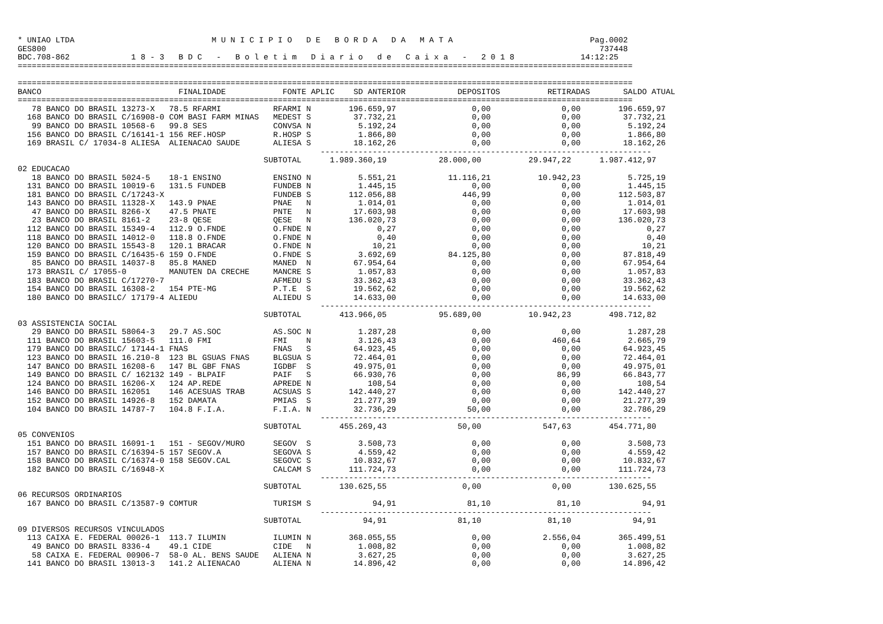* UNIAO LTDA                             M U N I C I P I O   D E   B O R D A   D A   M A T A                             Pag.0002
GES800                                                                                                                     737448
BDC.708-862             1 8 - 3   B D C   -   B o l e t i m   D i a r i o   d e   C a i x a   -   2 0 1 8              14:12:25
==================================================================================================================================

==================================================================================================================================
BANCO                             FINALIDADE            FONTE APLIC    SD ANTERIOR           DEPOSITOS          RETIRADAS       SALDO ATUAL
==================================================================================================================================
   78 BANCO DO BRASIL 13273-X   78.5 RFARMI           RFARMI N        196.659,97                0,00               0,00        196.659,97
  168 BANCO DO BRASIL C/16908-0 COM BASI FARM MINAS   MEDEST S         37.732,21                0,00               0,00         37.732,21
   99 BANCO DO BRASIL 10568-6   99.8 SES              CONVSA N          5.192,24                0,00               0,00          5.192,24
  156 BANCO DO BRASIL C/16141-1 156 REF.HOSP          R.HOSP S          1.866,80                0,00               0,00          1.866,80
  169 BRASIL C/ 17034-8 ALIESA  ALIENACAO SAUDE       ALIESA S         18.162,26                0,00               0,00         18.162,26
                                                                ----------------------------------------------------------------------
                                                    SUBTOTAL      1.989.360,19           28.000,00          29.947,22      1.987.412,97
02 EDUCACAO
   18 BANCO DO BRASIL 5024-5    18-1 ENSINO           ENSINO N          5.551,21           11.116,21          10.942,23          5.725,19
  131 BANCO DO BRASIL 10019-6   131.5 FUNDEB          FUNDEB N          1.445,15                0,00               0,00          1.445,15
  181 BANCO DO BRASIL C/17243-X                       FUNDEB S        112.056,88              446,99               0,00        112.503,87
  143 BANCO DO BRASIL 11328-X   143.9 PNAE            PNAE   N          1.014,01                0,00               0,00          1.014,01
   47 BANCO DO BRASIL 8266-X    47.5 PNATE            PNTE   N         17.603,98                0,00               0,00         17.603,98
   23 BANCO DO BRASIL 8161-2    23-8 QESE             QESE   N        136.020,73                0,00               0,00        136.020,73
  112 BANCO DO BRASIL 15349-4   112.9 O.FNDE          O.FNDE N              0,27                0,00               0,00              0,27
  118 BANCO DO BRASIL 14012-0   118.8 O.FNDE          O.FNDE N              0,40                0,00               0,00              0,40
  120 BANCO DO BRASIL 15543-8   120.1 BRACAR          O.FNDE N             10,21                0,00               0,00             10,21
  159 BANCO DO BRASIL C/16435-6 159 O.FNDE            O.FNDE S          3.692,69           84.125,80               0,00         87.818,49
   85 BANCO DO BRASIL 14037-8   85.8 MANED            MANED  N         67.954,64                0,00               0,00         67.954,64
  173 BRASIL C/ 17055-0         MANUTEN DA CRECHE     MANCRE S          1.057,83                0,00               0,00          1.057,83
  183 BANCO DO BRASIL C/17270-7                       AFMEDU S         33.362,43                0,00               0,00         33.362,43
  154 BANCO DO BRASIL 16308-2   154 PTE-MG            P.T.E  S         19.562,62                0,00               0,00         19.562,62
  180 BANCO DO BRASILC/ 17179-4 ALIEDU                ALIEDU S         14.633,00                0,00               0,00         14.633,00
                                                                ----------------------------------------------------------------------
                                                    SUBTOTAL        413.966,05           95.689,00          10.942,23        498.712,82
03 ASSISTENCIA SOCIAL
   29 BANCO DO BRASIL 58064-3   29.7 AS.SOC           AS.SOC N          1.287,28                0,00               0,00          1.287,28
  111 BANCO DO BRASIL 15603-5   111.0 FMI             FMI    N          3.126,43                0,00             460,64          2.665,79
  179 BANCO DO BRASILC/ 17144-1 FNAS                  FNAS   S         64.923,45                0,00               0,00         64.923,45
  123 BANCO DO BRASIL 16.210-8  123 BL GSUAS FNAS     BLGSUA S         72.464,01                0,00               0,00         72.464,01
  147 BANCO DO BRASIL 16208-6   147 BL GBF FNAS       IGDBF  S         49.975,01                0,00               0,00         49.975,01
  149 BANCO DO BRASIL C/ 162132 149 - BLPAIF          PAIF   S         66.930,76                0,00              86,99         66.843,77
  124 BANCO DO BRASIL 16206-X   124 AP.REDE           APREDE N            108,54                0,00               0,00            108,54
  146 BANCO DO BRASIL 162051    146 ACESUAS TRAB      ACSUAS S        142.440,27                0,00               0,00        142.440,27
  152 BANCO DO BRASIL 14926-8   152 DAMATA            PMIAS  S         21.277,39                0,00               0,00         21.277,39
  104 BANCO DO BRASIL 14787-7   104.8 F.I.A.          F.I.A. N         32.736,29               50,00               0,00         32.786,29
                                                                ----------------------------------------------------------------------
                                                    SUBTOTAL        455.269,43               50,00             547,63        454.771,80
05 CONVENIOS
  151 BANCO DO BRASIL 16091-1   151 - SEGOV/MURO      SEGOV  S          3.508,73                0,00               0,00          3.508,73
  157 BANCO DO BRASIL C/16394-5 157 SEGOV.A           SEGOVA S          4.559,42                0,00               0,00          4.559,42
  158 BANCO DO BRASIL C/16374-0 158 SEGOV.CAL         SEGOVC S         10.832,67                0,00               0,00         10.832,67
  182 BANCO DO BRASIL C/16948-X                       CALCAM S        111.724,73                0,00               0,00        111.724,73
                                                                ----------------------------------------------------------------------
                                                    SUBTOTAL        130.625,55                0,00               0,00        130.625,55
06 RECURSOS ORDINARIOS
  167 BANCO DO BRASIL C/13587-9 COMTUR                TURISM S             94,91               81,10              81,10             94,91
                                                                ----------------------------------------------------------------------
                                                    SUBTOTAL             94,91               81,10              81,10             94,91
09 DIVERSOS RECURSOS VINCULADOS
  113 CAIXA E. FEDERAL 00026-1  113.7 ILUMIN          ILUMIN N        368.055,55                0,00           2.556,04        365.499,51
   49 BANCO DO BRASIL 8336-4    49.1 CIDE             CIDE   N          1.008,82                0,00               0,00          1.008,82
   58 CAIXA E. FEDERAL 00906-7  58-0 AL. BENS SAUDE   ALIENA N          3.627,25                0,00               0,00          3.627,25
  141 BANCO DO BRASIL 13013-3   141.2 ALIENACAO       ALIENA N         14.896,42                0,00               0,00         14.896,42